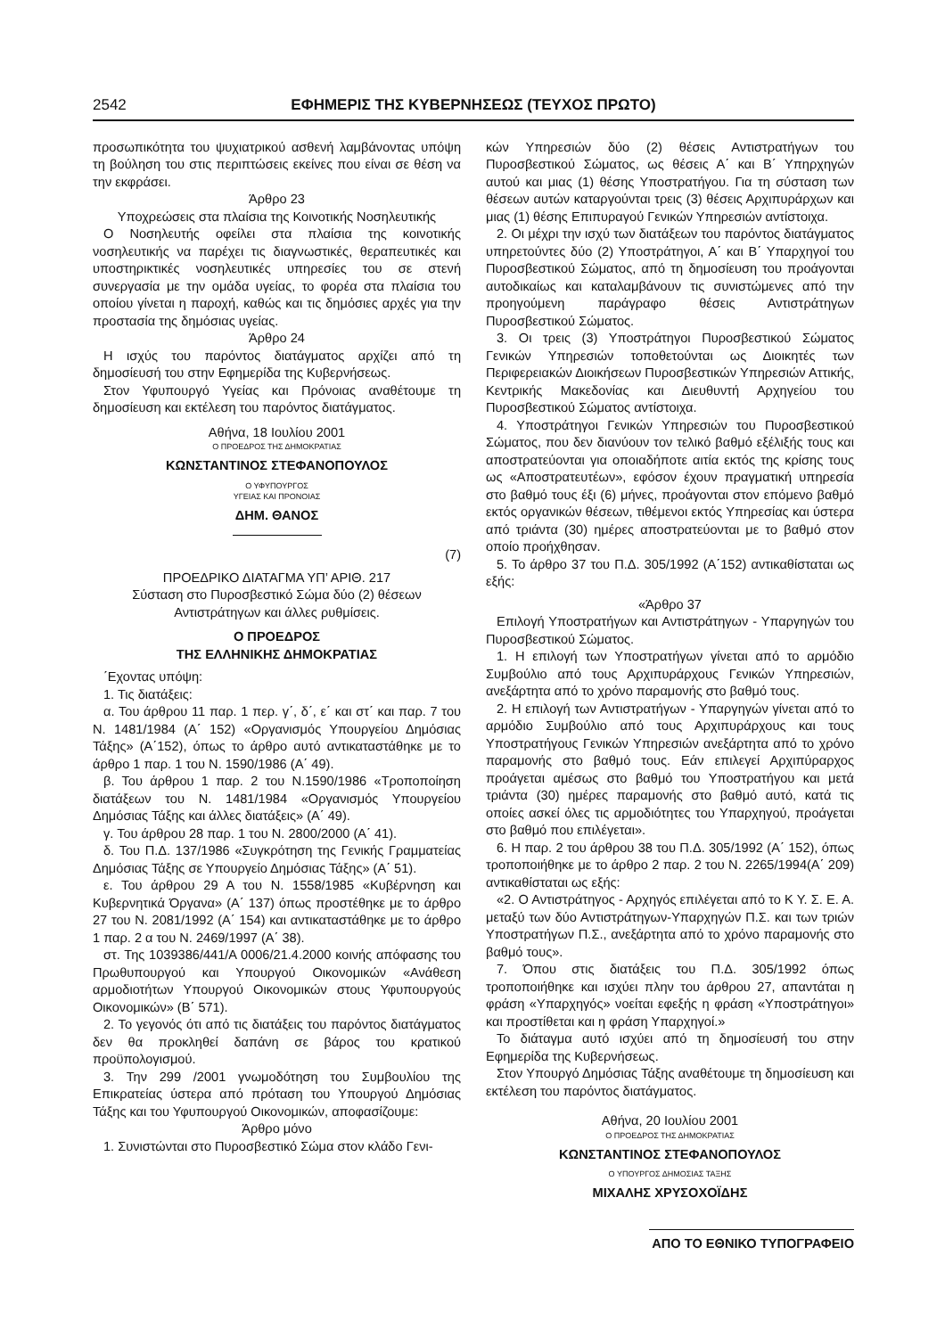2542 ΕΦΗΜΕΡΙΣ ΤΗΣ ΚΥΒΕΡΝΗΣΕΩΣ (ΤΕΥΧΟΣ ΠΡΩΤΟ)
προσωπικότητα του ψυχιατρικού ασθενή λαμβάνοντας υπόψη τη βούληση του στις περιπτώσεις εκείνες που είναι σε θέση να την εκφράσει.
Άρθρο 23
Υποχρεώσεις στα πλαίσια της Κοινοτικής Νοσηλευτικής
Ο Νοσηλευτής οφείλει στα πλαίσια της κοινοτικής νοσηλευτικής να παρέχει τις διαγνωστικές, θεραπευτικές και υποστηρικτικές νοσηλευτικές υπηρεσίες του σε στενή συνεργασία με την ομάδα υγείας, το φορέα στα πλαίσια του οποίου γίνεται η παροχή, καθώς και τις δημόσιες αρχές για την προστασία της δημόσιας υγείας.
Άρθρο 24
Η ισχύς του παρόντος διατάγματος αρχίζει από τη δημοσίευσή του στην Εφημερίδα της Κυβερνήσεως.
Στον Υφυπουργό Υγείας και Πρόνοιας αναθέτουμε τη δημοσίευση και εκτέλεση του παρόντος διατάγματος.
Αθήνα, 18 Ιουλίου 2001
Ο ΠΡΟΕΔΡΟΣ ΤΗΣ ΔΗΜΟΚΡΑΤΙΑΣ
ΚΩΝΣΤΑΝΤΙΝΟΣ ΣΤΕΦΑΝΟΠΟΥΛΟΣ
Ο ΥΦΥΠΟΥΡΓΟΣ
ΥΓΕΙΑΣ ΚΑΙ ΠΡΟΝΟΙΑΣ
ΔΗΜ. ΘΑΝΟΣ
(7)
ΠΡΟΕΔΡΙΚΟ ΔΙΑΤΑΓΜΑ ΥΠ’ ΑΡΙΘ. 217
Σύσταση στο Πυροσβεστικό Σώμα δύο (2) θέσεων Αντιστράτηγων και άλλες ρυθμίσεις.
Ο ΠΡΟΕΔΡΟΣ
ΤΗΣ ΕΛΛΗΝΙΚΗΣ ΔΗΜΟΚΡΑΤΙΑΣ
΄Εχοντας υπόψη:
1. Τις διατάξεις:
α. Του άρθρου 11 παρ. 1 περ. γ΄, δ΄, ε΄ και στ΄ και παρ. 7 του Ν. 1481/1984 (Α΄ 152) «Οργανισμός Υπουργείου Δημόσιας Τάξης» (Α΄152), όπως το άρθρο αυτό αντικαταστάθηκε με το άρθρο 1 παρ. 1 του Ν. 1590/1986 (Α΄ 49).
β. Του άρθρου 1 παρ. 2 του Ν.1590/1986 «Τροποποίηση διατάξεων του Ν. 1481/1984 «Οργανισμός Υπουργείου Δημόσιας Τάξης και άλλες διατάξεις» (Α΄ 49).
γ. Του άρθρου 28 παρ. 1 του Ν. 2800/2000 (Α΄ 41).
δ. Του Π.Δ. 137/1986 «Συγκρότηση της Γενικής Γραμματείας Δημόσιας Τάξης σε Υπουργείο Δημόσιας Τάξης» (Α΄ 51).
ε. Του άρθρου 29 Α του Ν. 1558/1985 «Κυβέρνηση και Κυβερνητικά Όργανα» (Α΄ 137) όπως προστέθηκε με το άρθρο 27 του Ν. 2081/1992 (Α΄ 154) και αντικαταστάθηκε με το άρθρο 1 παρ. 2 α του Ν. 2469/1997 (Α΄ 38).
στ. Της 1039386/441/Α 0006/21.4.2000 κοινής απόφασης του Πρωθυπουργού και Υπουργού Οικονομικών «Ανάθεση αρμοδιοτήτων Υπουργού Οικονομικών στους Υφυπουργούς Οικονομικών» (Β΄ 571).
2. Το γεγονός ότι από τις διατάξεις του παρόντος διατάγματος δεν θα προκληθεί δαπάνη σε βάρος του κρατικού προϋπολογισμού.
3. Την 299 /2001 γνωμοδότηση του Συμβουλίου της Επικρατείας ύστερα από πρόταση του Υπουργού Δημόσιας Τάξης και του Υφυπουργού Οικονομικών, αποφασίζουμε:
Άρθρο μόνο
1. Συνιστώνται στο Πυροσβεστικό Σώμα στον κλάδο Γενι-
κών Υπηρεσιών δύο (2) θέσεις Αντιστρατήγων του Πυροσβεστικού Σώματος, ως θέσεις Α΄ και Β΄ Υπηρχηγών αυτού και μιας (1) θέσης Υποστρατήγου. Για τη σύσταση των θέσεων αυτών καταργούνται τρεις (3) θέσεις Αρχιπυράρχων και μιας (1) θέσης Επιπυραγού Γενικών Υπηρεσιών αντίστοιχα.
2. Οι μέχρι την ισχύ των διατάξεων του παρόντος διατάγματος υπηρετούντες δύο (2) Υποστράτηγοι, Α΄ και Β΄ Υπαρχηγοί του Πυροσβεστικού Σώματος, από τη δημοσίευση του προάγονται αυτοδικαίως και καταλαμβάνουν τις συνιστώμενες από την προηγούμενη παράγραφο θέσεις Αντιστράτηγων Πυροσβεστικού Σώματος.
3. Οι τρεις (3) Υποστράτηγοι Πυροσβεστικού Σώματος Γενικών Υπηρεσιών τοποθετούνται ως Διοικητές των Περιφερειακών Διοικήσεων Πυροσβεστικών Υπηρεσιών Αττικής, Κεντρικής Μακεδονίας και Διευθυντή Αρχηγείου του Πυροσβεστικού Σώματος αντίστοιχα.
4. Υποστράτηγοι Γενικών Υπηρεσιών του Πυροσβεστικού Σώματος, που δεν διανύουν τον τελικό βαθμό εξέλιξής τους και αποστρατεύονται για οποιαδήποτε αιτία εκτός της κρίσης τους ως «Αποστρατευτέων», εφόσον έχουν πραγματική υπηρεσία στο βαθμό τους έξι (6) μήνες, προάγονται στον επόμενο βαθμό εκτός οργανικών θέσεων, τιθέμενοι εκτός Υπηρεσίας και ύστερα από τριάντα (30) ημέρες αποστρατεύονται με το βαθμό στον οποίο προήχθησαν.
5. Το άρθρο 37 του Π.Δ. 305/1992 (Α΄152) αντικαθίσταται ως εξής:
«Άρθρο 37
Επιλογή Υποστρατήγων και Αντιστράτηγων - Υπαργηγών του Πυροσβεστικού Σώματος.
1. Η επιλογή των Υποστρατήγων γίνεται από το αρμόδιο Συμβούλιο από τους Αρχιπυράρχους Γενικών Υπηρεσιών, ανεξάρτητα από το χρόνο παραμονής στο βαθμό τους.
2. Η επιλογή των Αντιστρατήγων - Υπαργηγών γίνεται από το αρμόδιο Συμβούλιο από τους Αρχιπυράρχους και τους Υποστρατήγους Γενικών Υπηρεσιών ανεξάρτητα από το χρόνο παραμονής στο βαθμό τους. Εάν επιλεγεί Αρχιπύραρχος προάγεται αμέσως στο βαθμό του Υποστρατήγου και μετά τριάντα (30) ημέρες παραμονής στο βαθμό αυτό, κατά τις οποίες ασκεί όλες τις αρμοδιότητες του Υπαρχηγού, προάγεται στο βαθμό που επιλέγεται».
6. Η παρ. 2 του άρθρου 38 του Π.Δ. 305/1992 (Α΄ 152), όπως τροποποιήθηκε με το άρθρο 2 παρ. 2 του Ν. 2265/1994(Α΄ 209) αντικαθίσταται ως εξής:
«2. Ο Αντιστράτηγος - Αρχηγός επιλέγεται από το Κ Υ. Σ. Ε. Α. μεταξύ των δύο Αντιστράτηγων-Υπαρχηγών Π.Σ. και των τριών Υποστρατήγων Π.Σ., ανεξάρτητα από το χρόνο παραμονής στο βαθμό τους».
7. Όπου στις διατάξεις του Π.Δ. 305/1992 όπως τροποποιήθηκε και ισχύει πλην του άρθρου 27, απαντάται η φράση «Υπαρχηγός» νοείται εφεξής η φράση «Υποστράτηγοι» και προστίθεται και η φράση Υπαρχηγοί.»
Το διάταγμα αυτό ισχύει από τη δημοσίευσή του στην Εφημερίδα της Κυβερνήσεως.
Στον Υπουργό Δημόσιας Τάξης αναθέτουμε τη δημοσίευση και εκτέλεση του παρόντος διατάγματος.
Αθήνα, 20 Ιουλίου 2001
Ο ΠΡΟΕΔΡΟΣ ΤΗΣ ΔΗΜΟΚΡΑΤΙΑΣ
ΚΩΝΣΤΑΝΤΙΝΟΣ ΣΤΕΦΑΝΟΠΟΥΛΟΣ
Ο ΥΠΟΥΡΓΟΣ ΔΗΜΟΣΙΑΣ ΤΑΞΗΣ
ΜΙΧΑΛΗΣ ΧΡΥΣΟΧΟΪΔΗΣ
ΑΠΟ ΤΟ ΕΘΝΙΚΟ ΤΥΠΟΓΡΑΦΕΙΟ